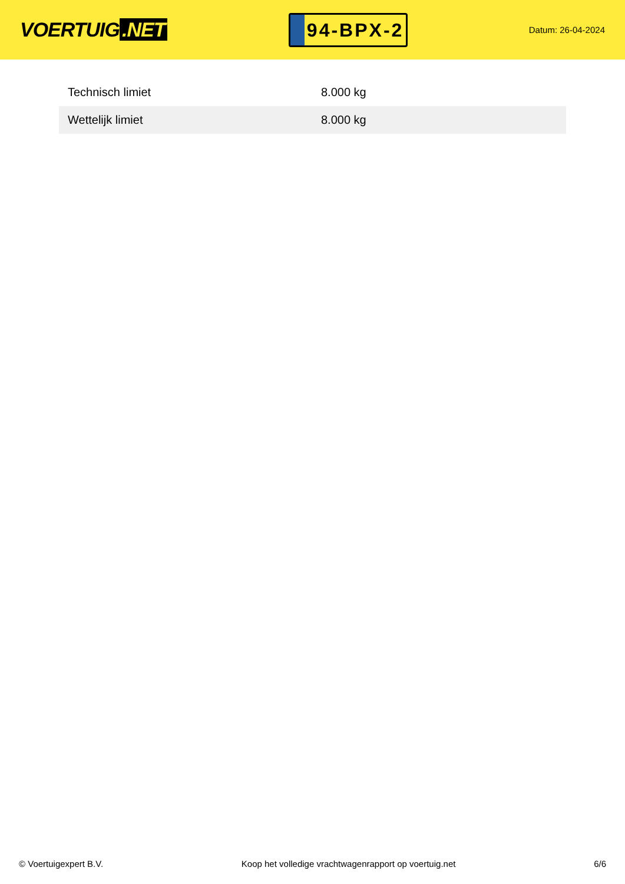VOERTUIG.NET
94-BPX-2
Datum: 26-04-2024
| Technisch limiet | 8.000 kg |
| Wettelijk limiet | 8.000 kg |
© Voertuigexpert B.V. Koop het volledige vrachtwagenrapport op voertuig.net 6/6